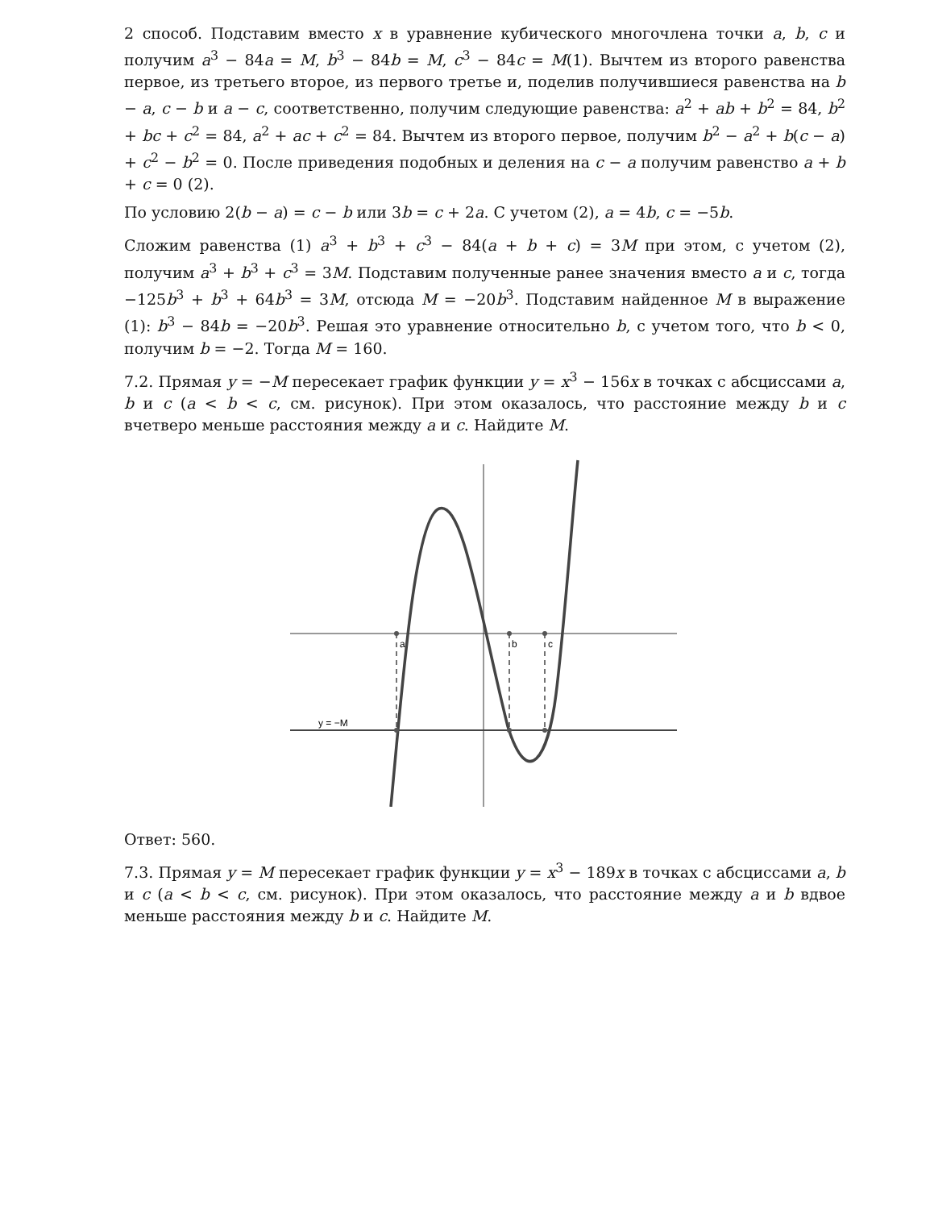2 способ. Подставим вместо x в уравнение кубического многочлена точки a, b, c и получим a<sup>3</sup> − 84a = M, b<sup>3</sup> − 84b = M, c<sup>3</sup> − 84c = M(1). Вычтем из второго равенства первое, из третьего второе, из первого третье и, поделив получившиеся равенства на b − a, c − b и a − c, соответственно, получим следующие равенства: a<sup>2</sup> + ab + b<sup>2</sup> = 84, b<sup>2</sup> + bc + c<sup>2</sup> = 84, a<sup>2</sup> + ac + c<sup>2</sup> = 84. Вычтем из второго первое, получим b<sup>2</sup> − a<sup>2</sup> + b(c − a) + c<sup>2</sup> − b<sup>2</sup> = 0. После приведения подобных и деления на c − a получим равенство a + b + c = 0 (2).
По условию 2(b − a) = c − b или 3b = c + 2a. С учетом (2), a = 4b, c = −5b.
Сложим равенства (1) a<sup>3</sup> + b<sup>3</sup> + c<sup>3</sup> − 84(a + b + c) = 3M при этом, с учетом (2), получим a<sup>3</sup> + b<sup>3</sup> + c<sup>3</sup> = 3M. Подставим полученные ранее значения вместо a и c, тогда −125b<sup>3</sup> + b<sup>3</sup> + 64b<sup>3</sup> = 3M, отсюда M = −20b<sup>3</sup>. Подставим найденное M в выражение (1): b<sup>3</sup> − 84b = −20b<sup>3</sup>. Решая это уравнение относительно b, с учетом того, что b < 0, получим b = −2. Тогда M = 160.
7.2. Прямая y = −M пересекает график функции y = x<sup>3</sup> − 156x в точках с абсциссами a, b и c (a < b < c, см. рисунок). При этом оказалось, что расстояние между b и c вчетверо меньше расстояния между a и c. Найдите M.
a
b
c
y = −M
Ответ: 560.
7.3. Прямая y = M пересекает график функции y = x<sup>3</sup> − 189x в точках с абсциссами a, b и c (a < b < c, см. рисунок). При этом оказалось, что расстояние между a и b вдвое меньше расстояния между b и c. Найдите M.